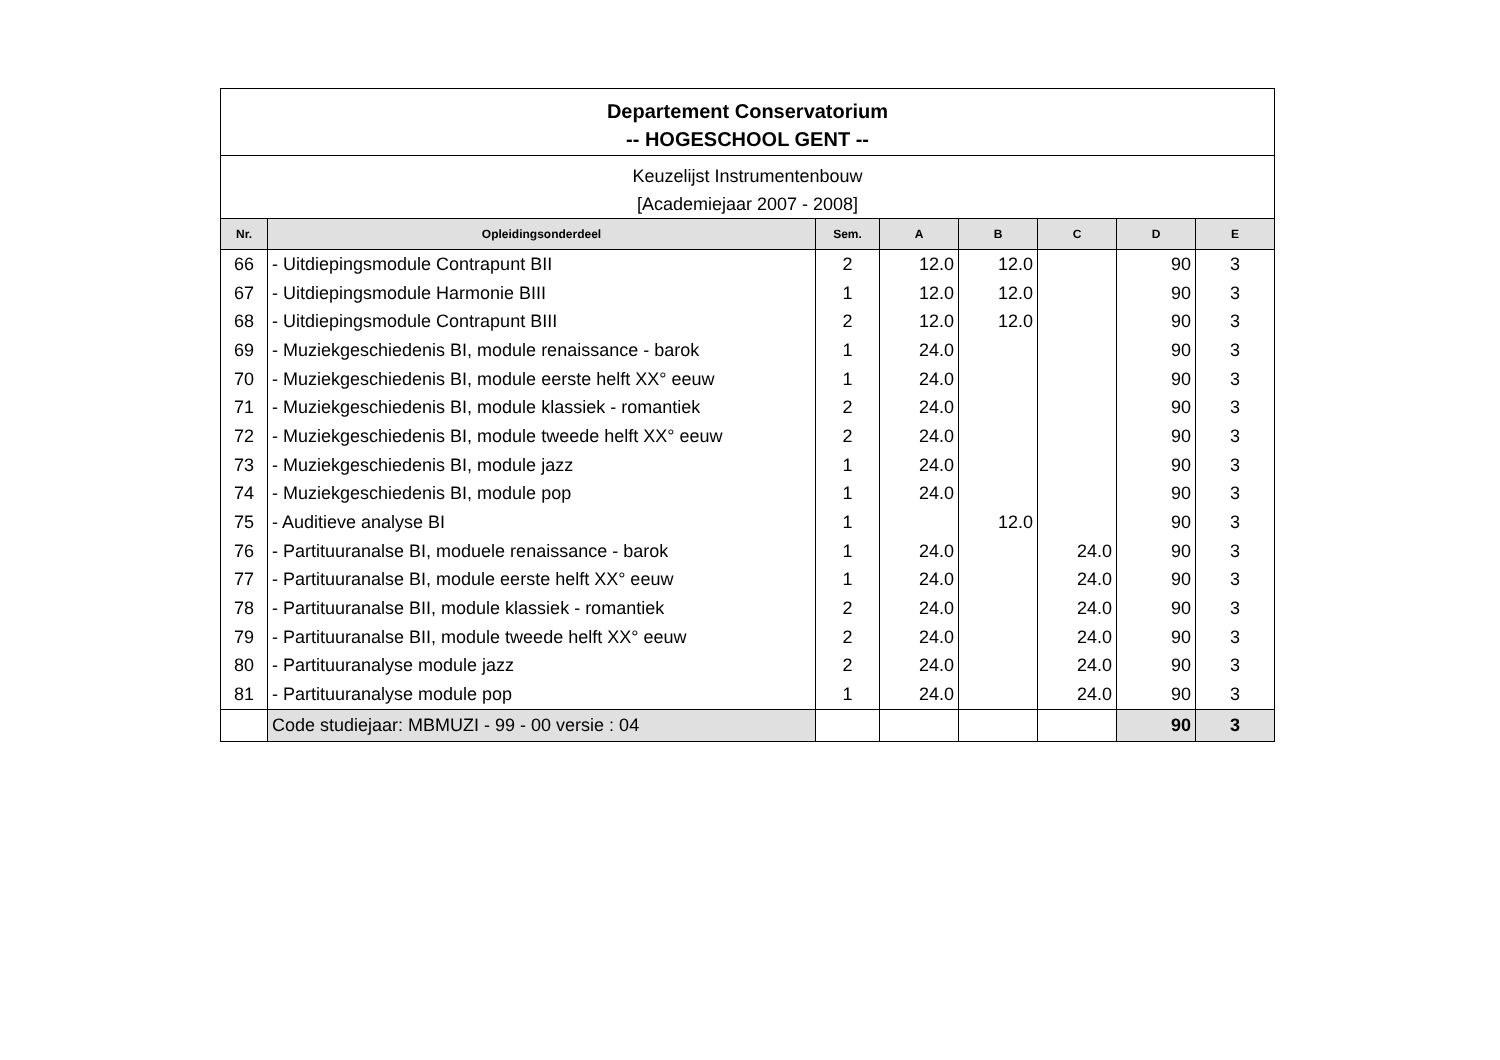| Departement Conservatorium -- HOGESCHOOL GENT -- | | | | | | | |
| Keuzelijst Instrumentenbouw [Academiejaar 2007 - 2008] | | | | | | | |
| Nr. | Opleidingsonderdeel | Sem. | A | B | C | D | E |
| 66 | - Uitdiepingsmodule Contrapunt BII | 2 | 12.0 | 12.0 | | 90 | 3 |
| 67 | - Uitdiepingsmodule Harmonie BIII | 1 | 12.0 | 12.0 | | 90 | 3 |
| 68 | - Uitdiepingsmodule Contrapunt BIII | 2 | 12.0 | 12.0 | | 90 | 3 |
| 69 | - Muziekgeschiedenis BI, module renaissance - barok | 1 | 24.0 | | | 90 | 3 |
| 70 | - Muziekgeschiedenis BI, module eerste helft XX° eeuw | 1 | 24.0 | | | 90 | 3 |
| 71 | - Muziekgeschiedenis BI, module klassiek - romantiek | 2 | 24.0 | | | 90 | 3 |
| 72 | - Muziekgeschiedenis BI, module tweede helft XX° eeuw | 2 | 24.0 | | | 90 | 3 |
| 73 | - Muziekgeschiedenis BI, module jazz | 1 | 24.0 | | | 90 | 3 |
| 74 | - Muziekgeschiedenis BI, module pop | 1 | 24.0 | | | 90 | 3 |
| 75 | - Auditieve analyse BI | 1 | | 12.0 | | 90 | 3 |
| 76 | - Partituuranalse BI, moduele renaissance - barok | 1 | 24.0 | | 24.0 | 90 | 3 |
| 77 | - Partituuranalse BI, module eerste helft XX° eeuw | 1 | 24.0 | | 24.0 | 90 | 3 |
| 78 | - Partituuranalse BII, module klassiek - romantiek | 2 | 24.0 | | 24.0 | 90 | 3 |
| 79 | - Partituuranalse BII, module tweede helft XX° eeuw | 2 | 24.0 | | 24.0 | 90 | 3 |
| 80 | - Partituuranalyse module jazz | 2 | 24.0 | | 24.0 | 90 | 3 |
| 81 | - Partituuranalyse module pop | 1 | 24.0 | | 24.0 | 90 | 3 |
| | Code studiejaar: MBMUZI - 99 - 00 versie : 04 | | | | | 90 | 3 |